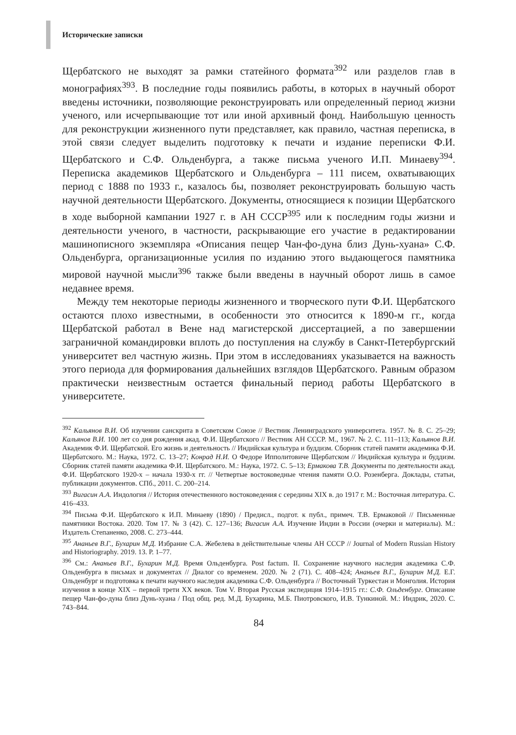Исторические записки
Щербатского не выходят за рамки статейного формата<sup>392</sup> или разделов глав в монографиях<sup>393</sup>. В последние годы появились работы, в которых в научный оборот введены источники, позволяющие реконструировать или определенный период жизни ученого, или исчерпывающие тот или иной архивный фонд. Наибольшую ценность для реконструкции жизненного пути представляет, как правило, частная переписка, в этой связи следует выделить подготовку к печати и издание переписки Ф.И. Щербатского и С.Ф. Ольденбурга, а также письма ученого И.П. Минаеву<sup>394</sup>. Переписка академиков Щербатского и Ольденбурга – 111 писем, охватывающих период с 1888 по 1933 г., казалось бы, позволяет реконструировать большую часть научной деятельности Щербатского. Документы, относящиеся к позиции Щербатского в ходе выборной кампании 1927 г. в АН СССР<sup>395</sup> или к последним годы жизни и деятельности ученого, в частности, раскрывающие его участие в редактировании машинописного экземпляра «Описания пещер Чан-фо-дуна близ Дунь-хуана» С.Ф. Ольденбурга, организационные усилия по изданию этого выдающегося памятника мировой научной мысли<sup>396</sup> также были введены в научный оборот лишь в самое недавнее время.
Между тем некоторые периоды жизненного и творческого пути Ф.И. Щербатского остаются плохо известными, в особенности это относится к 1890-м гг., когда Щербатской работал в Вене над магистерской диссертацией, а по завершении заграничной командировки вплоть до поступления на службу в Санкт-Петербургский университет вел частную жизнь. При этом в исследованиях указывается на важность этого периода для формирования дальнейших взглядов Щербатского. Равным образом практически неизвестным остается финальный период работы Щербатского в университете.
<sup>392</sup> Кальянов В.И. Об изучении санскрита в Советском Союзе // Вестник Ленинградского университета. 1957. № 8. С. 25–29; Кальянов В.И. 100 лет со дня рождения акад. Ф.И. Щербатского // Вестник АН СССР. М., 1967. № 2. С. 111–113; Кальянов В.И. Академик Ф.И. Щербатской. Его жизнь и деятельность // Индийская культура и буддизм. Сборник статей памяти академика Ф.И. Щербатского. М.: Наука, 1972. С. 13–27; Конрад Н.И. О Федоре Ипполитовиче Щербатском // Индийская культура и буддизм. Сборник статей памяти академика Ф.И. Щербатского. М.: Наука, 1972. С. 5–13; Ермакова Т.В. Документы по деятельности акад. Ф.И. Щербатского 1920-х – начала 1930-х гг. // Четвертые востоковедные чтения памяти О.О. Розенберга. Доклады, статьи, публикации документов. СПб., 2011. С. 200–214.
<sup>393</sup> Вигасин А.А. Индология // История отечественного востоковедения с середины XIX в. до 1917 г. М.: Восточная литература. С. 416–433.
<sup>394</sup> Письма Ф.И. Щербатского к И.П. Минаеву (1890) / Предисл., подгот. к публ., примеч. Т.В. Ермаковой // Письменные памятники Востока. 2020. Том 17. № 3 (42). С. 127–136; Вигасин А.А. Изучение Индии в России (очерки и материалы). М.: Издатель Степаненко, 2008. С. 273–444.
<sup>395</sup> Ананьев В.Г., Бухарин М.Д. Избрание С.А. Жебелева в действительные члены АН СССР // Journal of Modern Russian History and Historiography. 2019. 13. P. 1–77.
<sup>396</sup> См.: Ананьев В.Г., Бухарин М.Д. Время Ольденбурга. Post factum. II. Сохранение научного наследия академика С.Ф. Ольденбурга в письмах и документах // Диалог со временем. 2020. № 2 (71). С. 408–424; Ананьев В.Г., Бухарин М.Д. Е.Г. Ольденбург и подготовка к печати научного наследия академика С.Ф. Ольденбурга // Восточный Туркестан и Монголия. История изучения в конце XIX – первой трети XX веков. Том V. Вторая Русская экспедиция 1914–1915 гг.: С.Ф. Ольденбург. Описание пещер Чан-фо-дуна близ Дунь-хуана / Под общ. ред. М.Д. Бухарина, М.Б. Пиотровского, И.В. Тункиной. М.: Индрик, 2020. С. 743–844.
84